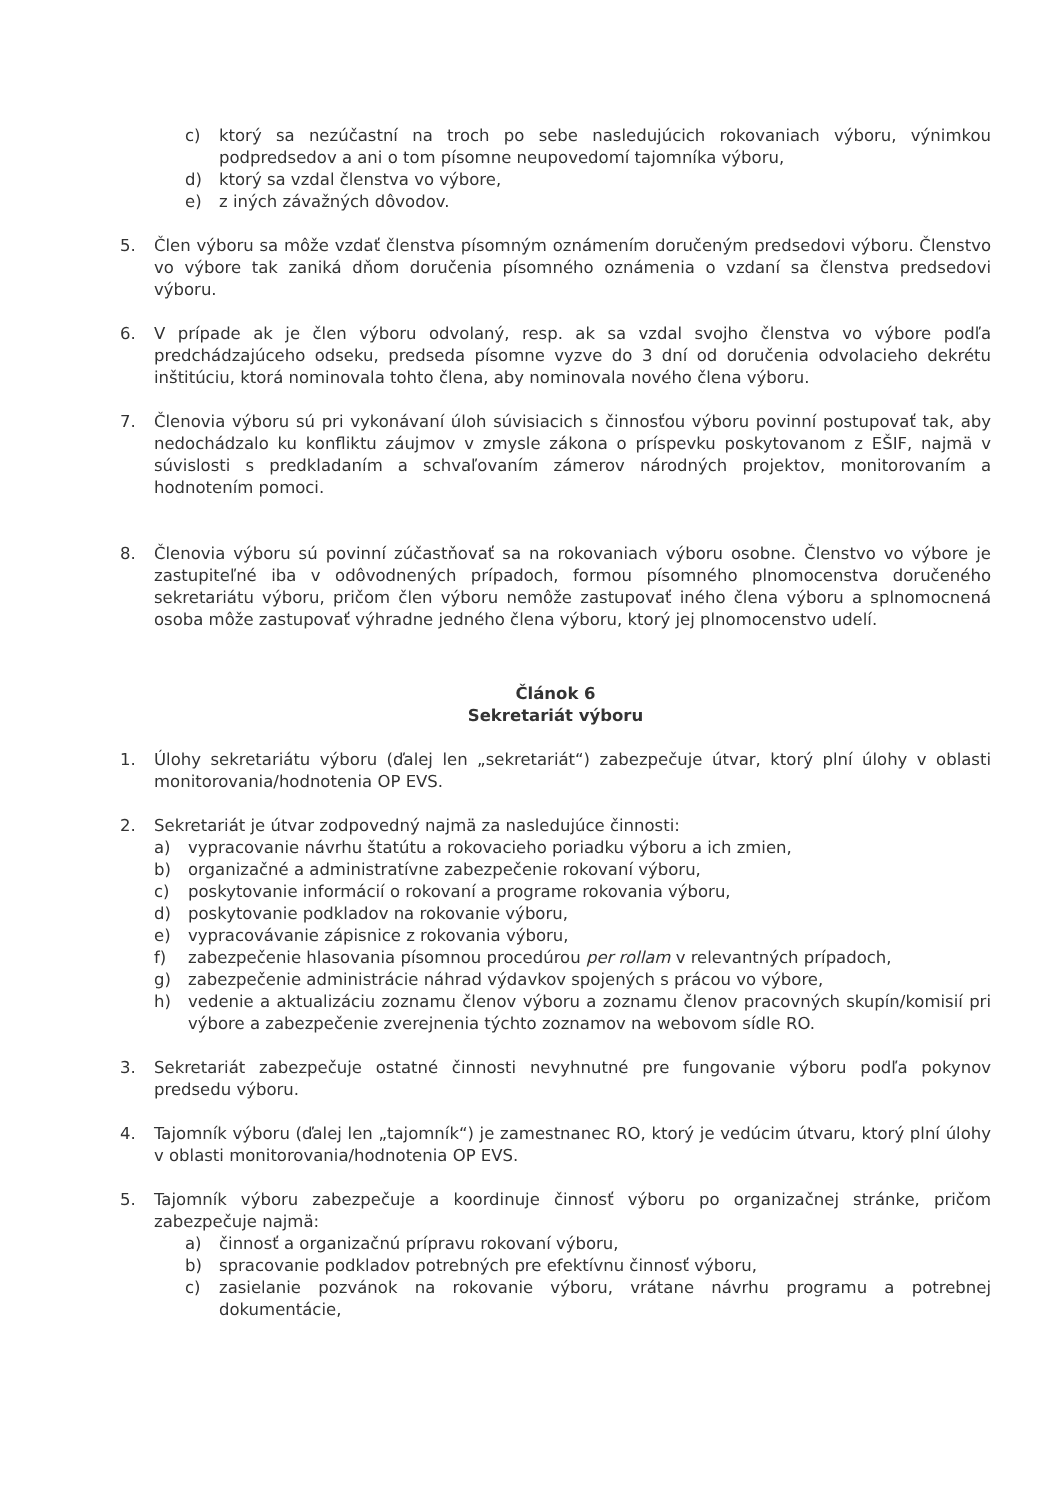c) ktorý sa nezúčastní na troch po sebe nasledujúcich rokovaniach výboru, výnimkou podpredsedov a ani o tom písomne neupovedomí tajomníka výboru,
d) ktorý sa vzdal členstva vo výbore,
e) z iných závažných dôvodov.
5. Člen výboru sa môže vzdať členstva písomným oznámením doručeným predsedovi výboru. Členstvo vo výbore tak zaniká dňom doručenia písomného oznámenia o vzdaní sa členstva predsedovi výboru.
6. V prípade ak je člen výboru odvolaný, resp. ak sa vzdal svojho členstva vo výbore podľa predchádzajúceho odseku, predseda písomne vyzve do 3 dní od doručenia odvolacieho dekrétu inštitúciu, ktorá nominovala tohto člena, aby nominovala nového člena výboru.
7. Členovia výboru sú pri vykonávaní úloh súvisiacich s činnosťou výboru povinní postupovať tak, aby nedochádzalo ku konfliktu záujmov v zmysle zákona o príspevku poskytovanom z EŠIF, najmä v súvislosti s predkladaním a schvaľovaním zámerov národných projektov, monitorovaním a hodnotením pomoci.
8. Členovia výboru sú povinní zúčastňovať sa na rokovaniach výboru osobne. Členstvo vo výbore je zastupiteľné iba v odôvodnených prípadoch, formou písomného plnomocenstva doručeného sekretariátu výboru, pričom člen výboru nemôže zastupovať iného člena výboru a splnomocnená osoba môže zastupovať výhradne jedného člena výboru, ktorý jej plnomocenstvo udelí.
Článok 6
Sekretariát výboru
1. Úlohy sekretariátu výboru (ďalej len „sekretariát“) zabezpečuje útvar, ktorý plní úlohy v oblasti monitorovania/hodnotenia OP EVS.
2. Sekretariát je útvar zodpovedný najmä za nasledujúce činnosti:
a) vypracovanie návrhu štatútu a rokovacieho poriadku výboru a ich zmien,
b) organizačné a administratívne zabezpečenie rokovaní výboru,
c) poskytovanie informácií o rokovaní a programe rokovania výboru,
d) poskytovanie podkladov na rokovanie výboru,
e) vypracovávanie zápisnice z rokovania výboru,
f) zabezpečenie hlasovania písomnou procedúrou per rollam v relevantných prípadoch,
g) zabezpečenie administrácie náhrad výdavkov spojených s prácou vo výbore,
h) vedenie a aktualizáciu zoznamu členov výboru a zoznamu členov pracovných skupín/komisií pri výbore a zabezpečenie zverejnenia týchto zoznamov na webovom sídle RO.
3. Sekretariát zabezpečuje ostatné činnosti nevyhnutné pre fungovanie výboru podľa pokynov predsedu výboru.
4. Tajomník výboru (ďalej len „tajomník“) je zamestnanec RO, ktorý je vedúcim útvaru, ktorý plní úlohy v oblasti monitorovania/hodnotenia OP EVS.
5. Tajomník výboru zabezpečuje a koordinuje činnosť výboru po organizačnej stránke, pričom zabezpečuje najmä:
a) činnosť a organizačnú prípravu rokovaní výboru,
b) spracovanie podkladov potrebných pre efektívnu činnosť výboru,
c) zasielanie pozvánok na rokovanie výboru, vrátane návrhu programu a potrebnej dokumentácie,